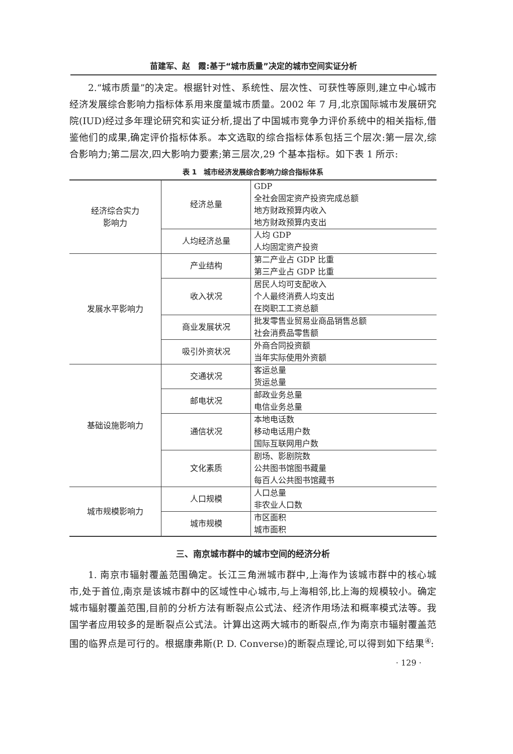苗建军、赵　霞:基于“城市质量”决定的城市空间实证分析
2.“城市质量”的决定。根据针对性、系统性、层次性、可获性等原则,建立中心城市经济发展综合影响力指标体系用来度量城市质量。2002 年 7 月,北京国际城市发展研究院(IUD)经过多年理论研究和实证分析,提出了中国城市竞争力评价系统中的相关指标,借鉴他们的成果,确定评价指标体系。本文选取的综合指标体系包括三个层次:第一层次,综合影响力;第二层次,四大影响力要素;第三层次,29 个基本指标。如下表 1 所示:
表 1　城市经济发展综合影响力综合指标体系
| 经济综合实力 影响力 | 经济总量 | GDP 全社会固定资产投资完成总额 地方财政预算内收入 地方财政预算内支出 |
| | 人均经济总量 | 人均 GDP 人均固定资产投资 |
| 发展水平影响力 | 产业结构 | 第二产业占 GDP 比重 第三产业占 GDP 比重 |
| | 收入状况 | 居民人均可支配收入 个人最终消费人均支出 在岗职工工资总额 |
| | 商业发展状况 | 批发零售业贸易业商品销售总额 社会消费品零售额 |
| | 吸引外资状况 | 外商合同投资额 当年实际使用外资额 |
| 基础设施影响力 | 交通状况 | 客运总量 货运总量 |
| | 邮电状况 | 邮政业务总量 电信业务总量 |
| | 通信状况 | 本地电话数 移动电话用户数 国际互联网用户数 |
| | 文化素质 | 剧场、影剧院数 公共图书馆图书藏量 每百人公共图书馆藏书 |
| 城市规模影响力 | 人口规模 | 人口总量 非农业人口数 |
| | 城市规模 | 市区面积 城市面积 |
三、南京城市群中的城市空间的经济分析
1. 南京市辐射覆盖范围确定。长江三角洲城市群中,上海作为该城市群中的核心城市,处于首位,南京是该城市群中的区域性中心城市,与上海相邻,比上海的规模较小。确定城市辐射覆盖范围,目前的分析方法有断裂点公式法、经济作用场法和概率模式法等。我国学者应用较多的是断裂点公式法。计算出这两大城市的断裂点,作为南京市辐射覆盖范围的临界点是可行的。根据康弗斯(P. D. Converse)的断裂点理论,可以得到如下结果<sup>④</sup>:
· 129 ·